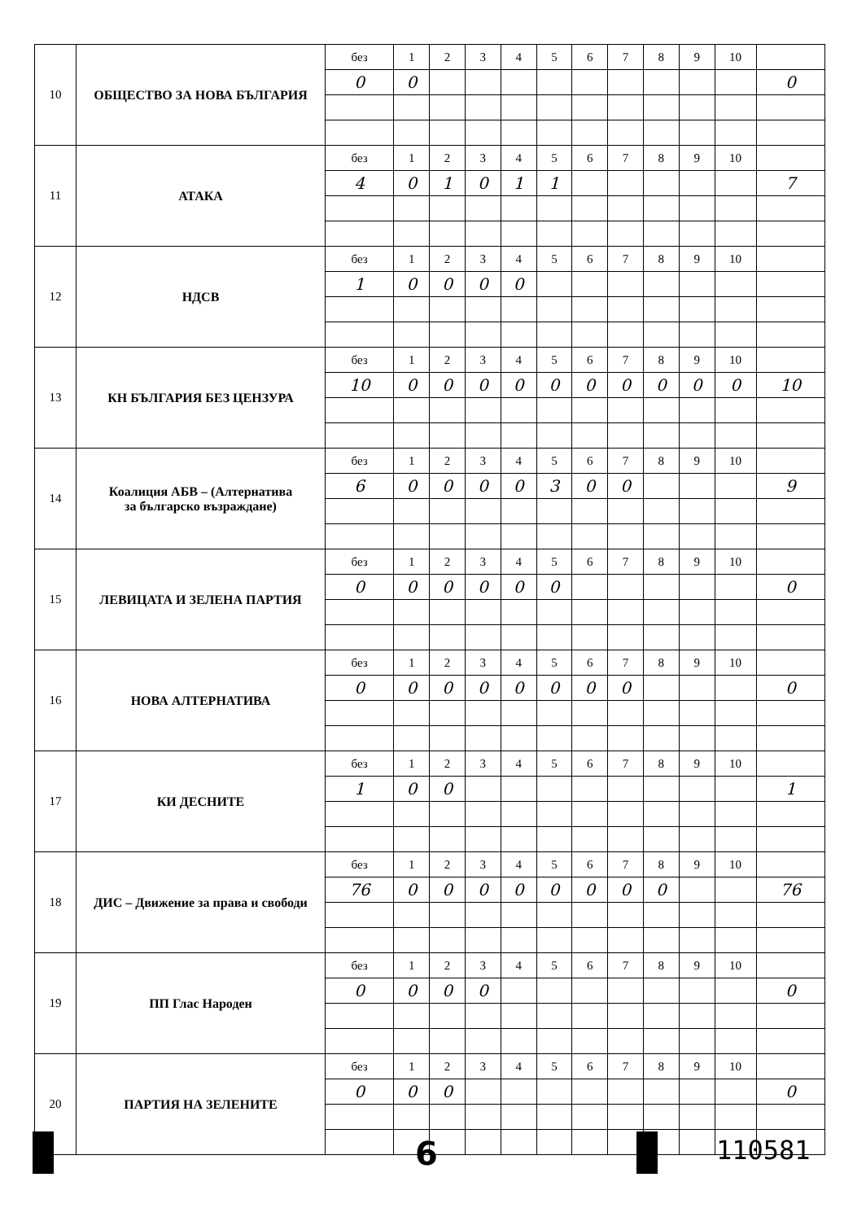| 10 | ОБЩЕСТВО ЗА НОВА БЪЛГАРИЯ | без | 1 | 2 | 3 | 4 | 5 | 6 | 7 | 8 | 9 | 10 | |
| | | 0 | 0 | | | | | | | | | | 0 |
| 11 | АТАКА | без | 1 | 2 | 3 | 4 | 5 | 6 | 7 | 8 | 9 | 10 | |
| | | 4 | 0 | 1 | 0 | 1 | 1 | | | | | | 7 |
| 12 | НДСВ | без | 1 | 2 | 3 | 4 | 5 | 6 | 7 | 8 | 9 | 10 | |
| | | 1 | 0 | 0 | 0 | 0 | | | | | | | |
| 13 | КН БЪЛГАРИЯ БЕЗ ЦЕНЗУРА | без | 1 | 2 | 3 | 4 | 5 | 6 | 7 | 8 | 9 | 10 | |
| | | 10 | 0 | 0 | 0 | 0 | 0 | 0 | 0 | 0 | 0 | 0 | 10 |
| 14 | Коалиция АБВ – (Алтернатива за българско възраждане) | без | 1 | 2 | 3 | 4 | 5 | 6 | 7 | 8 | 9 | 10 | |
| | | 6 | 0 | 0 | 0 | 0 | 3 | 0 | 0 | | | | 9 |
| 15 | ЛЕВИЦАТА И ЗЕЛЕНА ПАРТИЯ | без | 1 | 2 | 3 | 4 | 5 | 6 | 7 | 8 | 9 | 10 | |
| | | 0 | 0 | 0 | 0 | 0 | 0 | | | | | | 0 |
| 16 | НОВА АЛТЕРНАТИВА | без | 1 | 2 | 3 | 4 | 5 | 6 | 7 | 8 | 9 | 10 | |
| | | 0 | 0 | 0 | 0 | 0 | 0 | 0 | 0 | | | | 0 |
| 17 | КИ ДЕСНИТЕ | без | 1 | 2 | 3 | 4 | 5 | 6 | 7 | 8 | 9 | 10 | |
| | | 1 | 0 | 0 | | | | | | | | | 1 |
| 18 | ДИС – Движение за права и свободи | без | 1 | 2 | 3 | 4 | 5 | 6 | 7 | 8 | 9 | 10 | |
| | | 76 | 0 | 0 | 0 | 0 | 0 | 0 | 0 | 0 | | | 76 |
| 19 | ПП Глас Народен | без | 1 | 2 | 3 | 4 | 5 | 6 | 7 | 8 | 9 | 10 | |
| | | 0 | 0 | 0 | 0 | | | | | | | | 0 |
| 20 | ПАРТИЯ НА ЗЕЛЕНИТЕ | без | 1 | 2 | 3 | 4 | 5 | 6 | 7 | 8 | 9 | 10 | |
| | | 0 | 0 | 0 | | | | | | | | | 0 |
6 110581